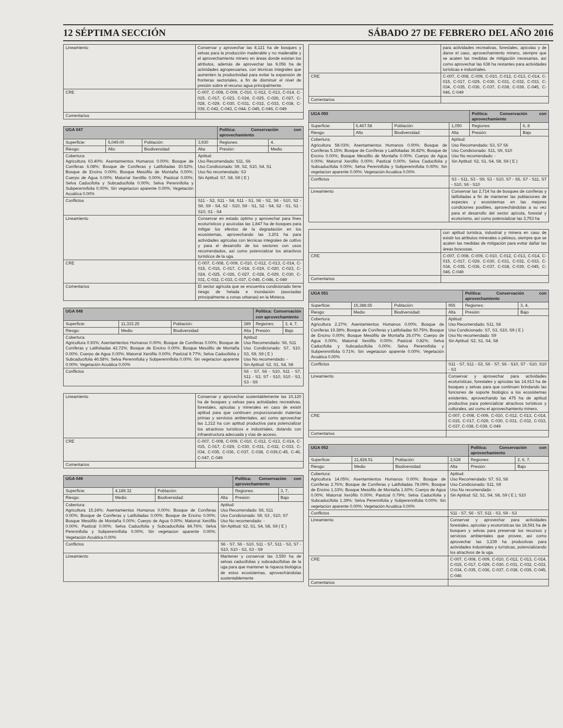12 SÉPTIMA SECCIÓN SÁBADO 27 DE FEBRERO DEL AÑO 2016
| Lineamiento | Conservar y aprovechar las 8,121 ha de bosques y selvas para la producción maderable y no maderable y el aprovechamiento minero en áreas donde existan los atributos, además de aprovechar las 9,056 ha de actividades agropecuarias, con técnicas integrales que aumenten la productividad para evitar la expansión de fronteras sectoriales, a fin de disminuir el nivel de presión sobre el recurso agua principalmente. |
| CRE | C-007, C-008, C-009, C-010, C-012, C-013, C-014, C-015, C-017, C-023, C-024, C-025, C-026, C-027, C-028, C-029, C-030, C-031, C-032, C-033, C-038, C-039, C-042, C-043, C-044, C-045, C-046, C-049 |
| Comentarios | |
| UGA 047 | | | | Política: Conservación con aprovechamiento | |
| Superficie: | 5,049.00 | Población: | 3,930 | Regiones: | 4, |
| Riesgo: | Alto | Biodiversidad: | Alta | Presión: | Medio |
| Cobertura: Agricultura 63.40%; Asentamientos Humanos 0.00%; Bosque de Coníferas 6.08%; Bosque de Coníferas y Latifoliadas 30.52%; Bosque de Encino 0.00%; Bosque Mesófilo de Montaña 0.00%; Cuerpo de Agua 0.00%; Matorral Xerófilo 0.00%; Pastizal 0.00%; Selva Caducifolia y Subcaducifolia 0.00%; Selva Perennifolia y Subperennifolia 0.00%; Sin vegetacion aparente 0.00%; Vegetación Acuática 0.00% | | | Aptitud: Uso Recomendado: S11, S6 Uso Condicionado: S9, S2, S10, S4, S1 Uso No recomendado: S3 Sin Aptitud: S7, S8, S9 ( E ) | | |
| Conflictos | | | S11 - S2, S11 - S4, S11 - S1, S6 - S2, S6 - S10, S2 - S9, S9 - S4, S2 - S10, S9 - S1, S2 - S4, S2 - S1, S1 - S10, S1 - S4 | | |
| Lineamiento | | | Conservar en estado óptimo y aprovechar para fines ecoturísticos y acuícolas las 1,847 ha de bosques para mitigar los efectos de la degradación en los ecosistemas, aprovechando las 3,201 ha para actividades agrícolas con técnicas integrales de cultivo y para el desarrollo de los sectores con usos recomendados, así como potencializar los atractivos turísticos de la uga. | | |
| CRE | | | C-007, C-008, C-009, C-010, C-012, C-013, C-014, C-015, C-016, C-017, C-018, C-019, C-020, C-023, C-024, C-025, C-026, C-027, C-028, C-029, C-030, C-031, C-032, C-033, C-037, C-045, C-046, C-049 | | |
| Comentarios | | | El sector agrícola que se encuentra condicionado tiene riesgo de helada e inundación (asociadas principalmente a zonas urbanas) en la Mixteca. | | |
| UGA 048 | | | | Política: Conservación con aprovechamiento | |
| Superficie: | 11,333.25 | Población: | 389 | Regiones: | 3, 4, 7, |
| Riesgo: | Medio | Biodiversidad: | Alta | Presión: | Bajo |
| Cobertura: Agricultura 0.93%; Asentamientos Humanos 0.00%; Bosque de Coníferas 0.00%; Bosque de Coníferas y Latifoliadas 42.72%; Bosque de Encino 0.00%; Bosque Mesófilo de Montaña 0.00%; Cuerpo de Agua 0.00%; Matorral Xerófilo 0.00%; Pastizal 9.77%; Selva Caducifolia y Subcaducifolia 46.58%; Selva Perennifolia y Subperennifolia 0.00%; Sin vegetacion aparente 0.00%; Vegetación Acuática 0.00% | | | Aptitud: Uso Recomendado: S6, S11 Uso Condicionado: S7, S10, S3, S9, S9 ( E ) Uso No recomendado: - Sin Aptitud: S2, S1, S4, S8 | | |
| Conflictos | | | S6 - S7, S6 - S10, S11 - S7, S11 - S3, S7 - S10, S10 - S3, S3 - S9 | | |
| Lineamiento | Conservar y aprovechar sustentablemente las 10,120 ha de bosques y selvas para actividades recreativas, forestales, apícolas y minerales en caso de existir aptitud para que continuen proporcionando materias primas y servicios ambientales, así como aprovechar las 1,212 ha con aptitud productiva para potencializar los atractivos turísticos e industriales, dotando con infraestructura adecuada y vías de acceso. |
| CRE | C-007, C-008, C-009, C-010, C-012, C-013, C-014, C-015, C-017, C-029, C-030, C-031, C-032, C-033, C-034, C-035, C-036, C-037, C-038, C-039,C-45, C-46, C-047, C-049 |
| Comentarios | |
| UGA 049 | | | | Política: Conservación con aprovechamiento | |
| Superficie: | 4,189.32 | Población: | | Regiones: | 3, 7, |
| Riesgo: | Medio | Biodiversidad: | Alta | Presión: | Bajo |
| Cobertura: Agricultura 15.24%; Asentamientos Humanos 0.00%; Bosque de Coníferas 0.00%; Bosque de Coníferas y Latifoliadas 0.00%; Bosque de Encino 0.00%; Bosque Mesófilo de Montaña 0.00%; Cuerpo de Agua 0.00%; Matorral Xerófilo 0.00%; Pastizal 0.00%; Selva Caducifolia y Subcaducifolia 84.76%; Selva Perennifolia y Subperennifolia 0.00%; Sin vegetacion aparente 0.00%; Vegetación Acuática 0.00% | | | Aptitud: Uso Recomendado: S6, S11 Uso Condicionado: S9, S3 , S10, S7 Uso No recomendado: - Sin Aptitud: S2, S1, S4, S8, S9 ( E ) | | |
| Conflictos | | | S6 - S7, S6 - S10, S11 - S7, S11 - S3, S7 - S10, S10 - S3, S3 - S9 | | |
| Lineamiento | | | Mantener y conservar las 3,550 ha de selvas caducifolias y subcaducifolias de la uga para que mantener la riqueza biológica de estos ecosistemas, aprovechándolas sustentablemente | | |
| | para actividades recreativas, forestales, apícolas y de darse el caso, aprovechamiento minero, siempre que se acaten las medidas de mitigación necesarias, así como aprovechar las 638 ha restantes para actividades turísticas e industriales. |
| CRE | C-007, C-008, C-009, C-010, C-012, C-013, C-014, C-015, C-017, C-029, C-030, C-031, C-032, C-033, C-034, C-035, C-036, C-037, C-038, C-039, C-045, C-046, C-049 |
| Comentarios | |
| UGA 050 | | | | Política: Conservación con aprovechamiento | |
| Superficie: | 6,467.58 | Población: | 1,050 | Regiones: | 6, 8 |
| Riesgo: | Alto | Biodiversidad: | Alta | Presión: | Bajo |
| Cobertura: Agricultura 58.03%; Asentamientos Humanos 0.00%; Bosque de Coníferas 5.15%; Bosque de Coníferas y Latifoliadas 36.82%; Bosque de Encino 0.00%; Bosque Mesófilo de Montaña 0.00%; Cuerpo de Agua 0.00%; Matorral Xerófilo 0.00%; Pastizal 0.00%; Selva Caducifolia y Subcaducifolia 0.00%; Selva Perennifolia y Subperennifolia 0.00%; Sin vegetacion aparente 0.00%; Vegetación Acuática 0.00% | | | Aptitud: Uso Recomendado: S3, S7 S6 Uso Condicionado: S11, S9, S10 Uso No recomendado: - Sin Aptitud: S2, S1, S4, S8, S9 ( E ) | | |
| Conflictos | | | S3 - S11, S3 - S9, S3 - S10, S7 - S6, S7 - S11, S7 - S10, S6 - S10 | | |
| Lineamiento | | | Conservar las 2,714 ha de bosques de coníferas y latifoliadas a fin de mantener las poblaciones de especies y ecosistemas en las mejores condiciones posibles, aprovechándolas a su vez para el desarrollo del sector apícola, forestal y ecoturismo, así como potencializar las 3,753 ha | | |
| | con aptitud turística, industrial y minera en caso de existir los atributos minerales o pétreos, siempre que se acaten las medidas de mitigación para evitar dañar las áreas boscosas. |
| CRE | C-007, C-008, C-009, C-010, C-012, C-013, C-014, C-015, C-017, C-029, C-030, C-031, C-032, C-033, C-034, C-035, C-036, C-037, C-038, C-039, C-045, C-046, C-049 |
| Comentarios | |
| UGA 051 | | | | Política: Conservación con aprovechamiento | |
| Superficie: | 15,388.65 | Población: | 955 | Regiones: | 3, 4, |
| Riesgo: | Medio | Biodiversidad: | Alta | Presión: | Bajo |
| Cobertura: Agricultura 2.27%; Asentamientos Humanos 0.00%; Bosque de Coníferas 19.38%; Bosque de Coníferas y Latifoliadas 50.75%; Bosque de Encino 0.00%; Bosque Mesófilo de Montaña 26.07%; Cuerpo de Agua 0.00%; Matorral Xerófilo 0.00%; Pastizal 0.82%; Selva Caducifolia y Subcaducifolia 0.00%; Selva Perennifolia y Subperennifolia 0.71%; Sin vegetacion aparente 0.00%; Vegetación Acuática 0.00% | | | Aptitud: Uso Recomendado: S11, S6 Uso Condicionado: S7, S3, S10, S9 ( E ) Uso No recomendado: S9 Sin Aptitud: S2, S1, S4, S8 | | |
| Conflictos | | | S11 - S7, S11 - S3, S6 - S7, S6 - S10, S7 - S10, S10 - S3 | | |
| Lineamiento | | | Conservar y aprovechar para actividades ecoturísticas, forestales y apícolas las 14,913 ha de bosques y selvas para que continuen brindando las funciones de soporte biológico a los ecosistemas existentes, aprovechando las 475 ha de aptitud productiva para potencializar atractivos turísticos y culturales, así como el aprovechamiento minero. | | |
| CRE | | | C-007, C-008, C-009, C-010, C-012, C-013, C-014, C-015, C-017, C-029, C-030, C-031, C-032, C-033, C-037, C-038, C-039, C-049 | | |
| Comentarios | | | | | |
| UGA 052 | | | | Política: Conservación con aprovechamiento | |
| Superficie: | 21,828.51 | Población: | 2,628 | Regiones: | 2, 6, 7, |
| Riesgo: | Medio | Biodiversidad: | Alta | Presión: | Bajo |
| Cobertura: Agricultura 14.05%; Asentamientos Humanos 0.00%; Bosque de Coníferas 2.76%; Bosque de Coníferas y Latifoliadas 78.09%; Bosque de Encino 1.33%; Bosque Mesófilo de Montaña 1.60%; Cuerpo de Agua 0.00%; Matorral Xerófilo 0.00%; Pastizal 0.79%; Selva Caducifolia y Subcaducifolia 1.39%; Selva Perennifolia y Subperennifolia 0.00%; Sin vegetacion aparente 0.00%; Vegetación Acuática 0.00% | | | Aptitud: Uso Recomendado: S7, S3, S6 Uso Condicionado: S11, S9 Uso No recomendado: - Sin Aptitud: S2, S1, S4, S8, S9 ( E ), S10 | | |
| Conflictos | | | S11 - S7, S6 - S7, S11 - S3, S9 - S3 | | |
| Lineamiento | | | Conservar y aprovechar para actividades forestales, apícolas y ecoturísticas las 18,591 ha de bosques y selvas para preservar los recursos y servicios ambientales que provee, así como aprovechar las 3,239 ha productivas para actividades industriales y turísticas, potencializando los atractivos de la uga. | | |
| CRE | | | C-007, C-008, C-009, C-010, C-012, C-013, C-014, C-015, C-017, C-029, C-030, C-031, C-032, C-033, C-034, C-035, C-036, C-037, C-038, C-039, C-045, C-046 | | |
| Comentarios | | | | | |